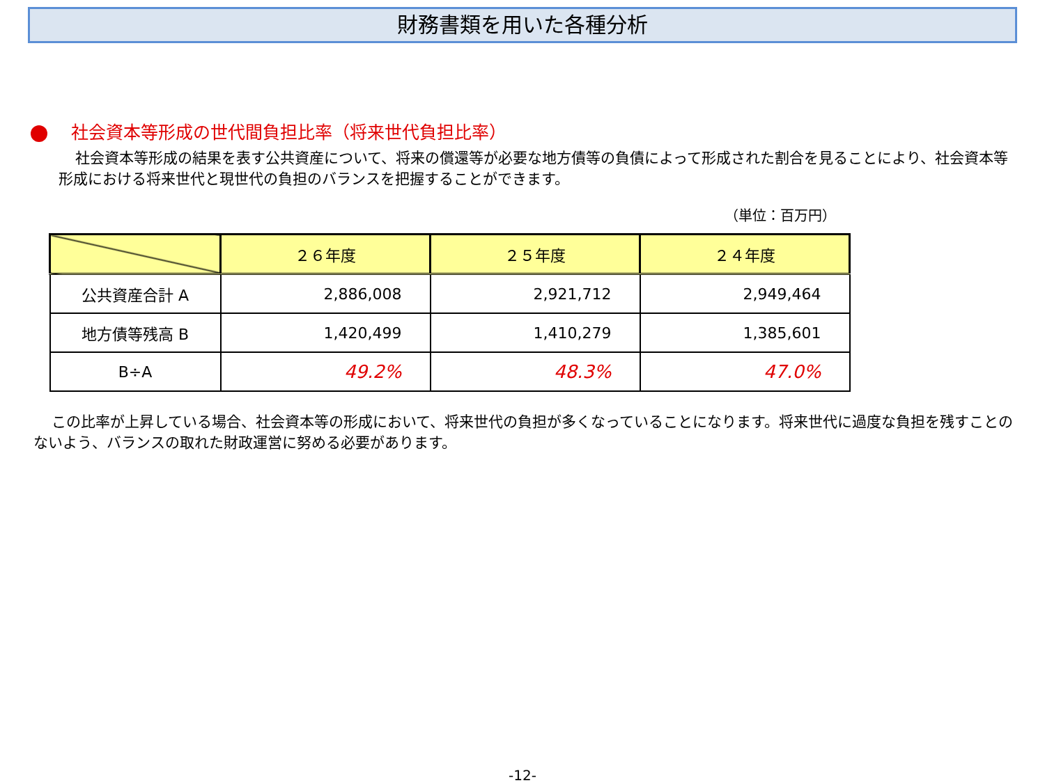財務書類を用いた各種分析
社会資本等形成の世代間負担比率（将来世代負担比率）
社会資本等形成の結果を表す公共資産について、将来の償還等が必要な地方債等の負債によって形成された割合を見ることにより、社会資本等形成における将来世代と現世代の負担のバランスを把握することができます。
（単位：百万円）
| | ２６年度 | ２５年度 | ２４年度 |
| --- | --- | --- | --- |
| 公共資産合計 A | 2,886,008 | 2,921,712 | 2,949,464 |
| 地方債等残高 B | 1,420,499 | 1,410,279 | 1,385,601 |
| B÷A | 49.2% | 48.3% | 47.0% |
この比率が上昇している場合、社会資本等の形成において、将来世代の負担が多くなっていることになります。将来世代に過度な負担を残すことのないよう、バランスの取れた財政運営に努める必要があります。
-12-